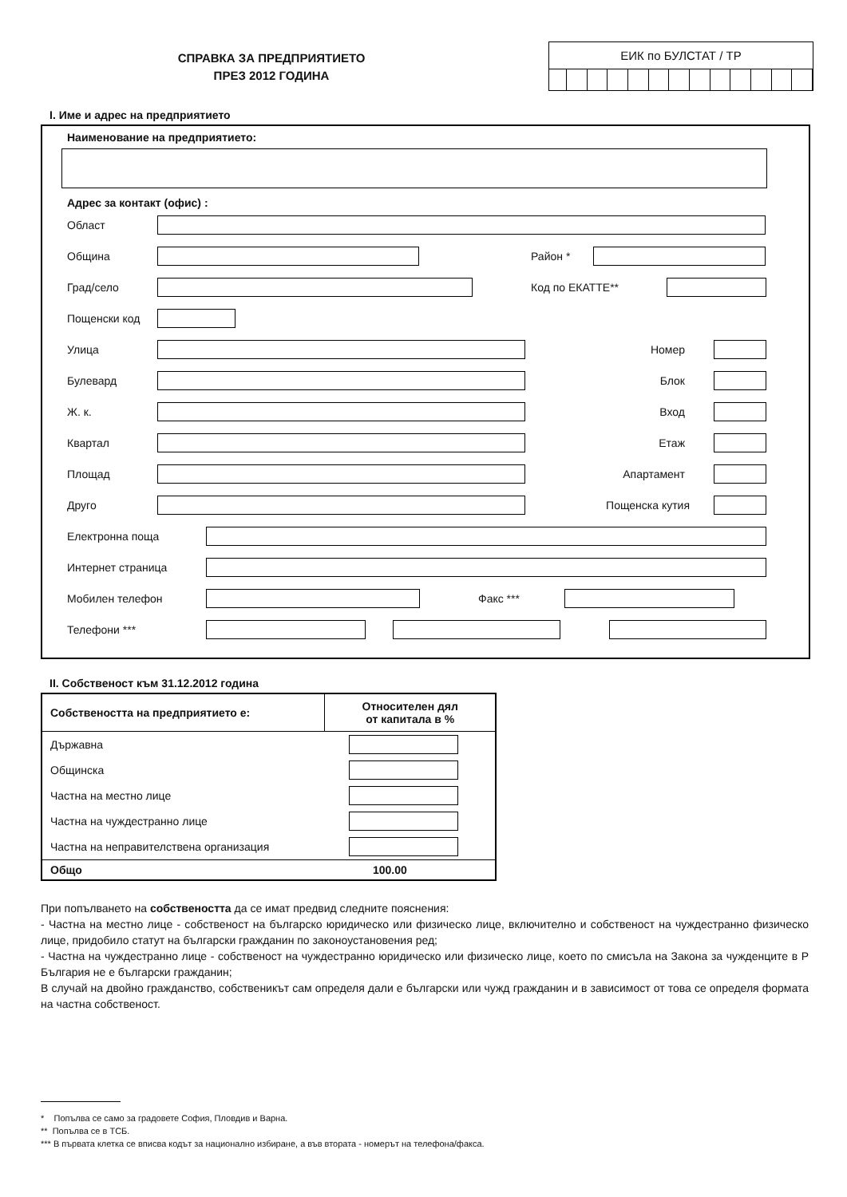СПРАВКА ЗА ПРЕДПРИЯТИЕТО
ПРЕЗ 2012 ГОДИНА
ЕИК по БУЛСТАТ / ТР
I. Име и адрес на предприятието
Наименование на предприятието:
Адрес за контакт (офис) :
Област
Община Район *
Град/село Код по ЕКАТТЕ**
Пощенски код
Улица Номер
Булевард Блок
Ж. к. Вход
Квартал Етаж
Площад Апартамент
Друго Пощенска кутия
Електронна поща
Интернет страница
Мобилен телефон Факс ***
Телефони ***
II. Собственост към 31.12.2012 година
| Собствеността на предприятието е: | Относителен дял от капитала в % |
| --- | --- |
| Държавна | |
| Общинска | |
| Частна на местно лице | |
| Частна на чуждестранно лице | |
| Частна на неправителствена организация | |
| Общо | 100.00 |
При попълването на собствеността да се имат предвид следните пояснения:
- Частна на местно лице - собственост на българско юридическо или физическо лице, включително и собственост на чуждестранно физическо лице, придобило статут на български гражданин по законоустановения ред;
- Частна на чуждестранно лице - собственост на чуждестранно юридическо или физическо лице, което по смисъла на Закона за чужденците в Р България не е български гражданин;
В случай на двойно гражданство, собственикът сам определя дали е български или чужд гражданин и в зависимост от това се определя формата на частна собственост.
* Попълва се само за градовете София, Пловдив и Варна.
** Попълва се в ТСБ.
*** В първата клетка се вписва кодът за национално избиране, а във втората - номерът на телефона/факса.